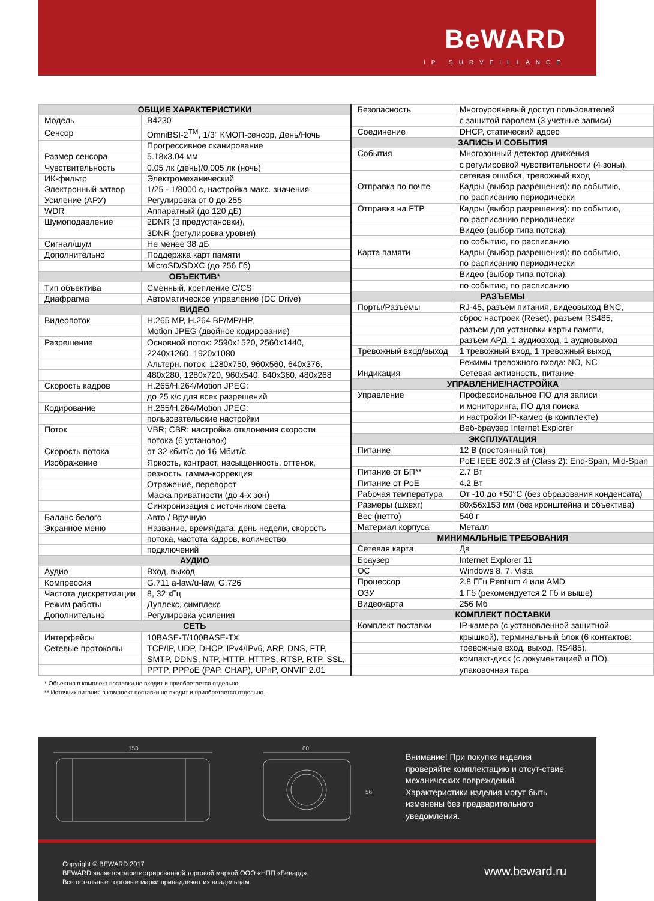BeWARD
IP SURVEILLANCE
| ОБЩИЕ ХАРАКТЕРИСТИКИ | |
| --- | --- |
| Модель | B4230 |
| Сенсор | OmniBSI-2<sup>TM</sup>, 1/3" КМОП-сенсор, День/Ночь |
| | Прогрессивное сканирование |
| Размер сенсора | 5.18x3.04 мм |
| Чувствительность | 0.05 лк (день)/0.005 лк (ночь) |
| ИК-фильтр | Электромеханический |
| Электронный затвор | 1/25 - 1/8000 с, настройка макс. значения |
| Усиление (АРУ) | Регулировка от 0 до 255 |
| WDR | Аппаратный (до 120 дБ) |
| Шумоподавление | 2DNR (3 предустановки), |
| | 3DNR (регулировка уровня) |
| Сигнал/шум | Не менее 38 дБ |
| Дополнительно | Поддержка карт памяти |
| | MicroSD/SDXC (до 256 Гб) |
| ОБЪЕКТИВ* | |
| Тип объектива | Сменный, крепление C/CS |
| Диафрагма | Автоматическое управление (DC Drive) |
| ВИДЕО | |
| Видеопоток | H.265 MP, H.264 BP/MP/HP, |
| | Motion JPEG (двойное кодирование) |
| Разрешение | Основной поток: 2590x1520, 2560x1440, |
| | 2240x1260, 1920x1080 |
| | Альтерн. поток: 1280x750, 960x560, 640x376, |
| | 480x280, 1280x720, 960x540, 640x360, 480x268 |
| Скорость кадров | H.265/H.264/Motion JPEG: |
| | до 25 к/с для всех разрешений |
| Кодирование | H.265/H.264/Motion JPEG: |
| | пользовательские настройки |
| Поток | VBR; CBR: настройка отклонения скорости |
| | потока (6 установок) |
| Скорость потока | от 32 кбит/с до 16 Мбит/с |
| Изображение | Яркость, контраст, насыщенность, оттенок, |
| | резкость, гамма-коррекция |
| | Отражение, переворот |
| | Маска приватности (до 4-х зон) |
| | Синхронизация с источником света |
| Баланс белого | Авто / Вручную |
| Экранное меню | Название, время/дата, день недели, скорость |
| | потока, частота кадров, количество |
| | подключений |
| АУДИО | |
| Аудио | Вход, выход |
| Компрессия | G.711 a-law/u-law, G.726 |
| Частота дискретизации | 8, 32 кГц |
| Режим работы | Дуплекс, симплекс |
| Дополнительно | Регулировка усиления |
| СЕТЬ | |
| Интерфейсы | 10BASE-T/100BASE-TX |
| Сетевые протоколы | TCP/IP, UDP, DHCP, IPv4/IPv6, ARP, DNS, FTP, |
| | SMTP, DDNS, NTP, HTTP, HTTPS, RTSP, RTP, SSL, |
| | PPTP, PPPoE (PAP, CHAP), UPnP, ONVIF 2.01 |
| Безопасность | Многоуровневый доступ пользователей |
| | с защитой паролем (3 учетные записи) |
| Соединение | DHCP, статический адрес |
| ЗАПИСЬ И СОБЫТИЯ | |
| События | Многозонный детектор движения |
| | с регулировкой чувствительности (4 зоны), |
| | сетевая ошибка, тревожный вход |
| Отправка по почте | Кадры (выбор разрешения): по событию, |
| | по расписанию периодически |
| Отправка на FTP | Кадры (выбор разрешения): по событию, |
| | по расписанию периодически |
| | Видео (выбор типа потока): |
| | по событию, по расписанию |
| Карта памяти | Кадры (выбор разрешения): по событию, |
| | по расписанию периодически |
| | Видео (выбор типа потока): |
| | по событию, по расписанию |
| РАЗЪЕМЫ | |
| Порты/Разъемы | RJ-45, разъем питания, видеовыход BNC, |
| | сброс настроек (Reset), разъем RS485, |
| | разъем для установки карты памяти, |
| | разъем АРД, 1 аудиовход, 1 аудиовыход |
| Тревожный вход/выход | 1 тревожный вход, 1 тревожный выход |
| | Режимы тревожного входа: NO, NC |
| Индикация | Сетевая активность, питание |
| УПРАВЛЕНИЕ/НАСТРОЙКА | |
| Управление | Профессиональное ПО для записи |
| | и мониторинга, ПО для поиска |
| | и настройки IP-камер (в комплекте) |
| | Веб-браузер Internet Explorer |
| ЭКСПЛУАТАЦИЯ | |
| Питание | 12 В (постоянный ток) |
| | PoE IEEE 802.3 af (Class 2): End-Span, Mid-Span |
| Питание от БП** | 2.7 Вт |
| Питание от PoE | 4.2 Вт |
| Рабочая температура | От -10 до +50°C (без образования конденсата) |
| Размеры (шхвхг) | 80x56x153 мм (без кронштейна и объектива) |
| Вес (нетто) | 540 г |
| Материал корпуса | Металл |
| МИНИМАЛЬНЫЕ ТРЕБОВАНИЯ | |
| Сетевая карта | Да |
| Браузер | Internet Explorer 11 |
| ОС | Windows 8, 7, Vista |
| Процессор | 2.8 ГГц Pentium 4 или AMD |
| ОЗУ | 1 Гб (рекомендуется 2 Гб и выше) |
| Видеокарта | 256 Мб |
| КОМПЛЕКТ ПОСТАВКИ | |
| Комплект поставки | IP-камера (с установленной защитной |
| | крышкой), терминальный блок (6 контактов: |
| | тревожные вход, выход, RS485), |
| | компакт-диск (с документацией и ПО), |
| | упаковочная тара |
* Объектив в комплект поставки не входит и приобретается отдельно.
** Источник питания в комплект поставки не входит и приобретается отдельно.
153
80
56
Внимание! При покупке изделия проверяйте комплектацию и отсут-ствие механических повреждений. Характеристики изделия могут быть изменены без предварительного уведомления.
Copyright © BEWARD 2017
BEWARD является зарегистрированной торговой маркой ООО «НПП «Бевард».
Все остальные торговые марки принадлежат их владельцам.
www.beward.ru